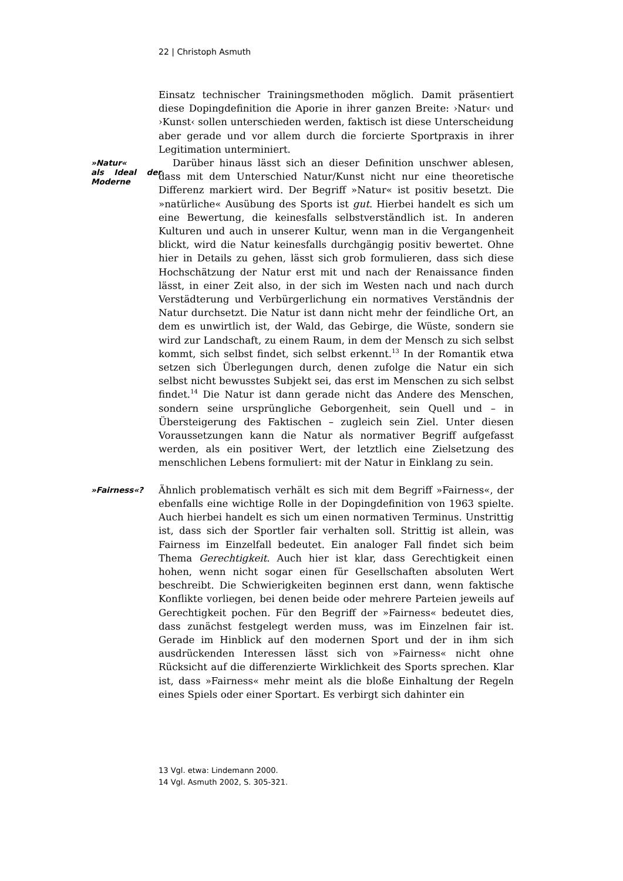22 | Christoph Asmuth
Einsatz technischer Trainingsmethoden möglich. Damit präsentiert diese Dopingdefinition die Aporie in ihrer ganzen Breite: ›Natur‹ und ›Kunst‹ sollen unterschieden werden, faktisch ist diese Unterscheidung aber gerade und vor allem durch die forcierte Sportpraxis in ihrer Legitimation unterminiert.
»Natur«
als Ideal der Moderne
Darüber hinaus lässt sich an dieser Definition unschwer ablesen, dass mit dem Unterschied Natur/Kunst nicht nur eine theoretische Differenz markiert wird. Der Begriff »Natur« ist positiv besetzt. Die »natürliche« Ausübung des Sports ist gut. Hierbei handelt es sich um eine Bewertung, die keinesfalls selbstverständlich ist. In anderen Kulturen und auch in unserer Kultur, wenn man in die Vergangenheit blickt, wird die Natur keinesfalls durchgängig positiv bewertet. Ohne hier in Details zu gehen, lässt sich grob formulieren, dass sich diese Hochschätzung der Natur erst mit und nach der Renaissance finden lässt, in einer Zeit also, in der sich im Westen nach und nach durch Verstädterung und Verbürgerlichung ein normatives Verständnis der Natur durchsetzt. Die Natur ist dann nicht mehr der feindliche Ort, an dem es unwirtlich ist, der Wald, das Gebirge, die Wüste, sondern sie wird zur Landschaft, zu einem Raum, in dem der Mensch zu sich selbst kommt, sich selbst findet, sich selbst erkennt.<sup>13</sup> In der Romantik etwa setzen sich Überlegungen durch, denen zufolge die Natur ein sich selbst nicht bewusstes Subjekt sei, das erst im Menschen zu sich selbst findet.<sup>14</sup> Die Natur ist dann gerade nicht das Andere des Menschen, sondern seine ursprüngliche Geborgenheit, sein Quell und – in Übersteigerung des Faktischen – zugleich sein Ziel. Unter diesen Voraussetzungen kann die Natur als normativer Begriff aufgefasst werden, als ein positiver Wert, der letztlich eine Zielsetzung des menschlichen Lebens formuliert: mit der Natur in Einklang zu sein.
»Fairness«?
Ähnlich problematisch verhält es sich mit dem Begriff »Fairness«, der ebenfalls eine wichtige Rolle in der Dopingdefinition von 1963 spielte. Auch hierbei handelt es sich um einen normativen Terminus. Unstrittig ist, dass sich der Sportler fair verhalten soll. Strittig ist allein, was Fairness im Einzelfall bedeutet. Ein analoger Fall findet sich beim Thema Gerechtigkeit. Auch hier ist klar, dass Gerechtigkeit einen hohen, wenn nicht sogar einen für Gesellschaften absoluten Wert beschreibt. Die Schwierigkeiten beginnen erst dann, wenn faktische Konflikte vorliegen, bei denen beide oder mehrere Parteien jeweils auf Gerechtigkeit pochen. Für den Begriff der »Fairness« bedeutet dies, dass zunächst festgelegt werden muss, was im Einzelnen fair ist. Gerade im Hinblick auf den modernen Sport und der in ihm sich ausdrückenden Interessen lässt sich von »Fairness« nicht ohne Rücksicht auf die differenzierte Wirklichkeit des Sports sprechen. Klar ist, dass »Fairness« mehr meint als die bloße Einhaltung der Regeln eines Spiels oder einer Sportart. Es verbirgt sich dahinter ein
13 Vgl. etwa: Lindemann 2000.
14 Vgl. Asmuth 2002, S. 305-321.